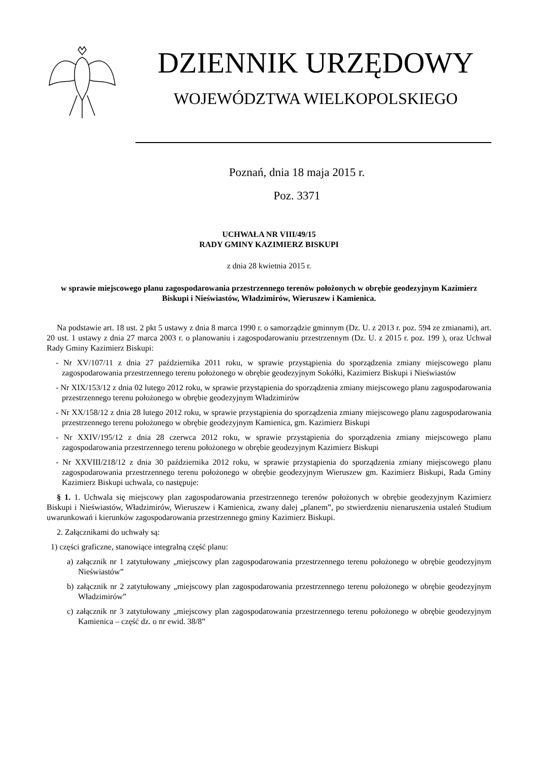DZIENNIK URZĘDOWY
WOJEWÓDZTWA WIELKOPOLSKIEGO
Poznań, dnia 18 maja 2015 r.
Poz. 3371
UCHWAŁA NR VIII/49/15
RADY GMINY KAZIMIERZ BISKUPI
z dnia 28 kwietnia 2015 r.
w sprawie miejscowego planu zagospodarowania przestrzennego terenów położonych w obrębie geodezyjnym Kazimierz Biskupi i Nieświastów, Władzimirów, Wieruszew i Kamienica.
Na podstawie art. 18 ust. 2 pkt 5 ustawy z dnia 8 marca 1990 r. o samorządzie gminnym (Dz. U. z 2013 r. poz. 594 ze zmianami), art. 20 ust. 1 ustawy z dnia 27 marca 2003 r. o planowaniu i zagospodarowaniu przestrzennym (Dz. U. z 2015 r. poz. 199 ), oraz Uchwał Rady Gminy Kazimierz Biskupi:
- Nr XV/107/11 z dnia 27 października 2011 roku, w sprawie przystąpienia do sporządzenia zmiany miejscowego planu zagospodarowania przestrzennego terenu położonego w obrębie geodezyjnym Sokółki, Kazimierz Biskupi i Nieświastów
- Nr XIX/153/12 z dnia 02 lutego 2012 roku, w sprawie przystąpienia do sporządzenia zmiany miejscowego planu zagospodarowania przestrzennego terenu położonego w obrębie geodezyjnym Władzimirów
- Nr XX/158/12 z dnia 28 lutego 2012 roku, w sprawie przystąpienia do sporządzenia zmiany miejscowego planu zagospodarowania przestrzennego terenu położonego w obrębie geodezyjnym Kamienica, gm. Kazimierz Biskupi
- Nr XXIV/195/12 z dnia 28 czerwca 2012 roku, w sprawie przystąpienia do sporządzenia zmiany miejscowego planu zagospodarowania przestrzennego terenu położonego w obrębie geodezyjnym Kazimierz Biskupi
- Nr XXVIII/218/12 z dnia 30 października 2012 roku, w sprawie przystąpienia do sporządzenia zmiany miejscowego planu zagospodarowania przestrzennego terenu położonego w obrębie geodezyjnym Wieruszew gm. Kazimierz Biskupi, Rada Gminy Kazimierz Biskupi uchwala, co następuje:
§ 1. 1. Uchwala się miejscowy plan zagospodarowania przestrzennego terenów położonych w obrębie geodezyjnym Kazimierz Biskupi i Nieświastów, Władzimirów, Wieruszew i Kamienica, zwany dalej „planem”, po stwierdzeniu nienaruszenia ustaleń Studium uwarunkowań i kierunków zagospodarowania przestrzennego gminy Kazimierz Biskupi.
2. Załącznikami do uchwały są:
1) części graficzne, stanowiące integralną część planu:
a) załącznik nr 1 zatytułowany „miejscowy plan zagospodarowania przestrzennego terenu położonego w obrębie geodezyjnym Nieświastów”
b) załącznik nr 2 zatytułowany „miejscowy plan zagospodarowania przestrzennego terenu położonego w obrębie geodezyjnym Władzimirów”
c) załącznik nr 3 zatytułowany „miejscowy plan zagospodarowania przestrzennego terenu położonego w obrębie geodezyjnym Kamienica – część dz. o nr ewid. 38/8”